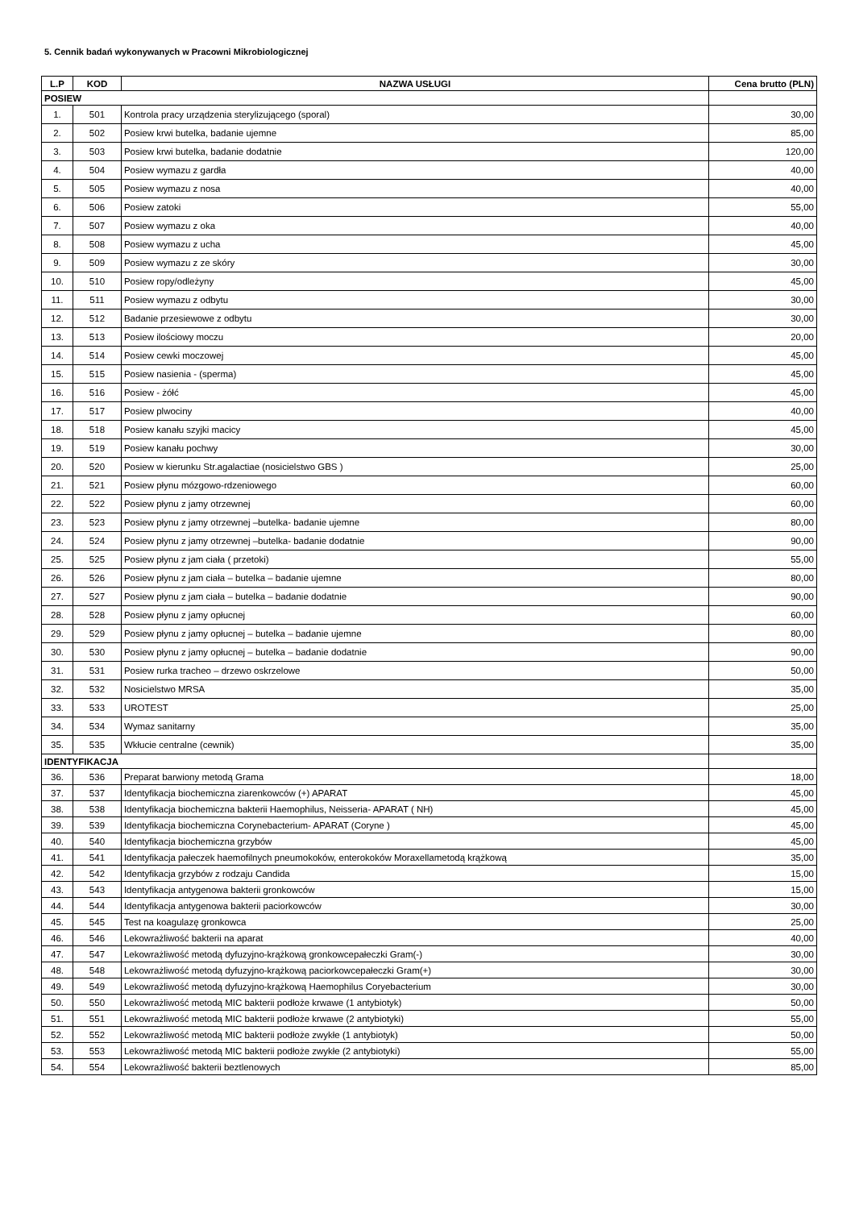5. Cennik badań wykonywanych w Pracowni Mikrobiologicznej
| L.P | KOD | NAZWA USŁUGI | Cena brutto (PLN) |
| --- | --- | --- | --- |
| POSIEW | | | |
| 1. | 501 | Kontrola pracy urządzenia sterylizującego (sporal) | 30,00 |
| 2. | 502 | Posiew krwi butelka, badanie ujemne | 85,00 |
| 3. | 503 | Posiew krwi butelka, badanie dodatnie | 120,00 |
| 4. | 504 | Posiew wymazu z gardła | 40,00 |
| 5. | 505 | Posiew wymazu z nosa | 40,00 |
| 6. | 506 | Posiew zatoki | 55,00 |
| 7. | 507 | Posiew wymazu z oka | 40,00 |
| 8. | 508 | Posiew wymazu z ucha | 45,00 |
| 9. | 509 | Posiew wymazu z ze skóry | 30,00 |
| 10. | 510 | Posiew ropy/odleżyny | 45,00 |
| 11. | 511 | Posiew wymazu z odbytu | 30,00 |
| 12. | 512 | Badanie przesiewowe z odbytu | 30,00 |
| 13. | 513 | Posiew ilościowy moczu | 20,00 |
| 14. | 514 | Posiew cewki moczowej | 45,00 |
| 15. | 515 | Posiew nasienia - (sperma) | 45,00 |
| 16. | 516 | Posiew - żółć | 45,00 |
| 17. | 517 | Posiew plwociny | 40,00 |
| 18. | 518 | Posiew kanału szyjki macicy | 45,00 |
| 19. | 519 | Posiew kanału pochwy | 30,00 |
| 20. | 520 | Posiew w kierunku Str.agalactiae (nosicielstwo GBS ) | 25,00 |
| 21. | 521 | Posiew płynu mózgowo-rdzeniowego | 60,00 |
| 22. | 522 | Posiew płynu z jamy otrzewnej | 60,00 |
| 23. | 523 | Posiew płynu z jamy otrzewnej –butelka- badanie ujemne | 80,00 |
| 24. | 524 | Posiew płynu z jamy otrzewnej –butelka- badanie dodatnie | 90,00 |
| 25. | 525 | Posiew płynu z jam ciała ( przetoki) | 55,00 |
| 26. | 526 | Posiew płynu z jam ciała – butelka – badanie ujemne | 80,00 |
| 27. | 527 | Posiew płynu z jam ciała – butelka – badanie dodatnie | 90,00 |
| 28. | 528 | Posiew płynu z jamy opłucnej | 60,00 |
| 29. | 529 | Posiew płynu z jamy opłucnej – butelka – badanie ujemne | 80,00 |
| 30. | 530 | Posiew płynu z jamy opłucnej – butelka – badanie dodatnie | 90,00 |
| 31. | 531 | Posiew rurka tracheo – drzewo oskrzelowe | 50,00 |
| 32. | 532 | Nosicielstwo MRSA | 35,00 |
| 33. | 533 | UROTEST | 25,00 |
| 34. | 534 | Wymaz sanitarny | 35,00 |
| 35. | 535 | Wkłucie centralne (cewnik) | 35,00 |
| IDENTYFIKACJA | | | |
| 36. | 536 | Preparat barwiony metodą Grama | 18,00 |
| 37. | 537 | Identyfikacja biochemiczna ziarenkowców (+) APARAT | 45,00 |
| 38. | 538 | Identyfikacja biochemiczna bakterii Haemophilus, Neisseria- APARAT ( NH) | 45,00 |
| 39. | 539 | Identyfikacja biochemiczna Corynebacterium- APARAT (Coryne ) | 45,00 |
| 40. | 540 | Identyfikacja biochemiczna grzybów | 45,00 |
| 41. | 541 | Identyfikacja pałeczek haemofilnych pneumokoków, enterokoków Moraxellametodą krążkową | 35,00 |
| 42. | 542 | Identyfikacja grzybów z rodzaju Candida | 15,00 |
| 43. | 543 | Identyfikacja antygenowa bakterii gronkowców | 15,00 |
| 44. | 544 | Identyfikacja antygenowa bakterii paciorkowców | 30,00 |
| 45. | 545 | Test na koagulazę gronkowca | 25,00 |
| 46. | 546 | Lekowrażliwość bakterii na aparat | 40,00 |
| 47. | 547 | Lekowrażliwość metodą dyfuzyjno-krążkową gronkowcepałeczki Gram(-) | 30,00 |
| 48. | 548 | Lekowrażliwość metodą dyfuzyjno-krążkową paciorkowcepałeczki Gram(+) | 30,00 |
| 49. | 549 | Lekowrażliwość metodą dyfuzyjno-krążkową Haemophilus Coryebacterium | 30,00 |
| 50. | 550 | Lekowrażliwość metodą MIC bakterii podłoże krwawe (1 antybiotyk) | 50,00 |
| 51. | 551 | Lekowrażliwość metodą MIC bakterii podłoże krwawe (2 antybiotyki) | 55,00 |
| 52. | 552 | Lekowrażliwość metodą MIC bakterii podłoże zwykłe (1 antybiotyk) | 50,00 |
| 53. | 553 | Lekowrażliwość metodą MIC bakterii podłoże zwykłe (2 antybiotyki) | 55,00 |
| 54. | 554 | Lekowrażliwość bakterii beztlenowych | 85,00 |